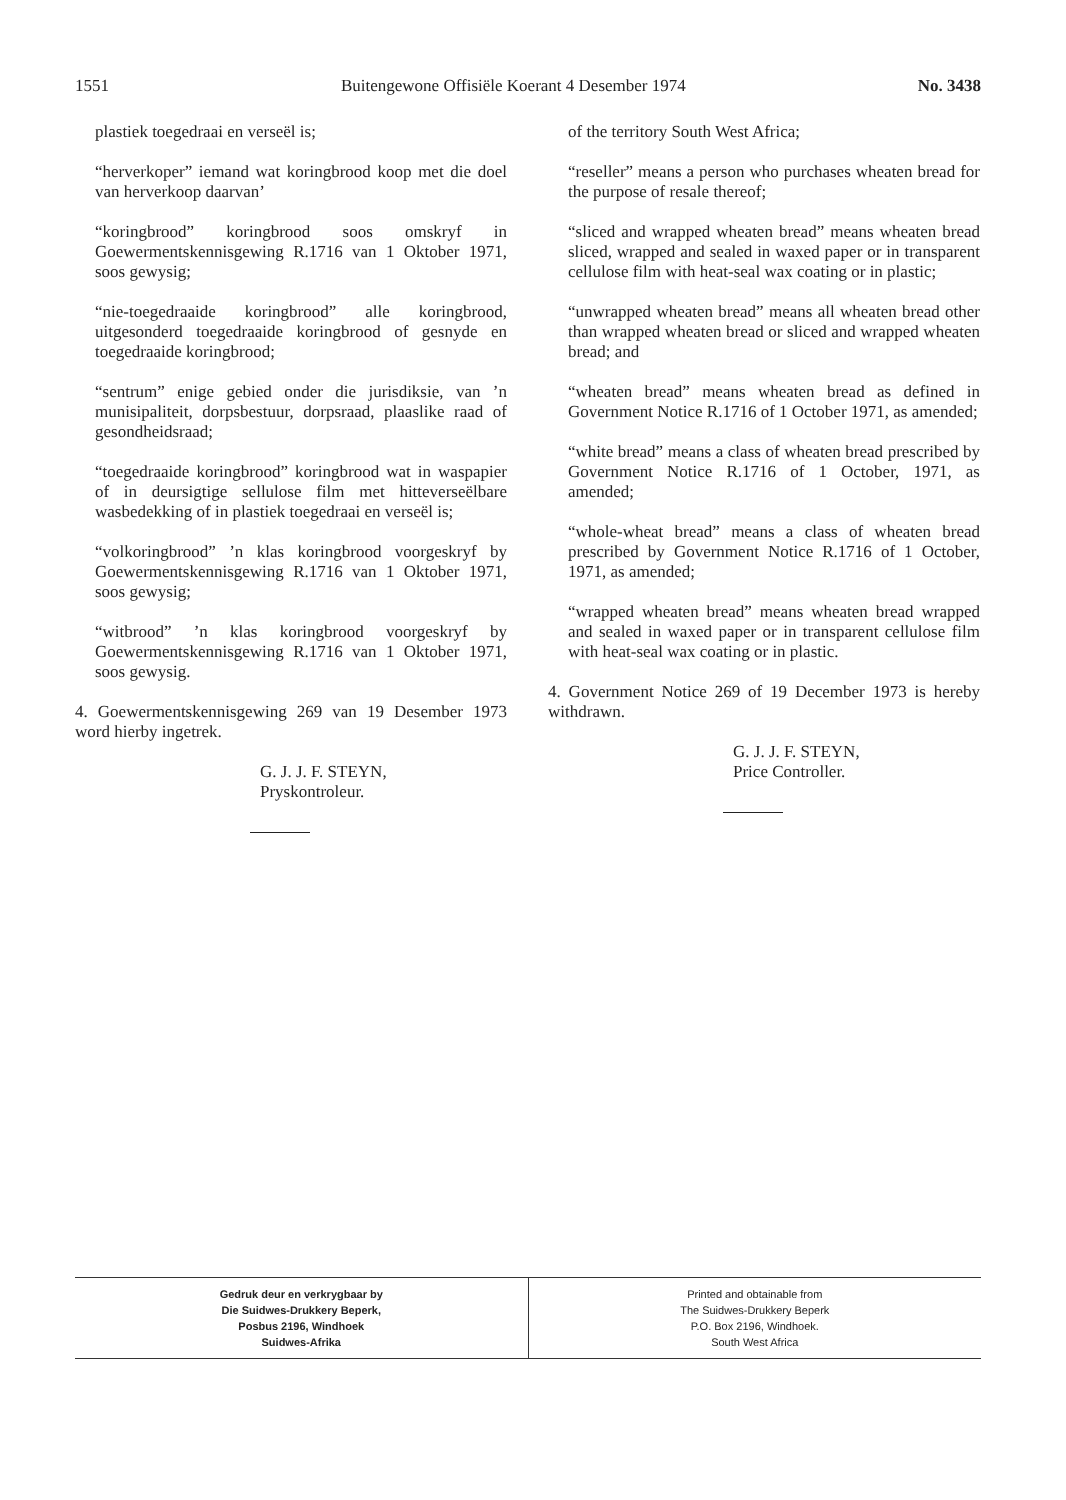1551 Buitengewone Offisiële Koerant 4 Desember 1974 No. 3438
plastiek toegedraai en verseël is;
“herverkoper” iemand wat koringbrood koop met die doel van herverkoop daarvan’
“koringbrood” koringbrood soos omskryf in Goewermentskennisgewing R.1716 van 1 Oktober 1971, soos gewysig;
“nie-toegedraaide koringbrood” alle koringbrood, uitgesonderd toegedraaide koringbrood of gesnyde en toegedraaide koringbrood;
“sentrum” enige gebied onder die jurisdiksie, van ’n munisipaliteit, dorpsbestuur, dorpsraad, plaaslike raad of gesondheidsraad;
“toegedraaide koringbrood” koringbrood wat in waspapier of in deursigtige sellulose film met hitteverseëlbare wasbedekking of in plastiek toegedraai en verseël is;
“volkoringbrood” ’n klas koringbrood voorgeskryf by Goewermentskennisgewing R.1716 van 1 Oktober 1971, soos gewysig;
“witbrood” ’n klas koringbrood voorgeskryf by Goewermentskennisgewing R.1716 van 1 Oktober 1971, soos gewysig.
4. Goewermentskennisgewing 269 van 19 Desember 1973 word hierby ingetrek.
G. J. J. F. STEYN,
Pryskontroleur.
of the territory South West Africa;
“reseller” means a person who purchases wheaten bread for the purpose of resale thereof;
“sliced and wrapped wheaten bread” means wheaten bread sliced, wrapped and sealed in waxed paper or in transparent cellulose film with heat-seal wax coating or in plastic;
“unwrapped wheaten bread” means all wheaten bread other than wrapped wheaten bread or sliced and wrapped wheaten bread; and
“wheaten bread” means wheaten bread as defined in Government Notice R.1716 of 1 October 1971, as amended;
“white bread” means a class of wheaten bread prescribed by Government Notice R.1716 of 1 October, 1971, as amended;
“whole-wheat bread” means a class of wheaten bread prescribed by Government Notice R.1716 of 1 October, 1971, as amended;
“wrapped wheaten bread” means wheaten bread wrapped and sealed in waxed paper or in transparent cellulose film with heat-seal wax coating or in plastic.
4. Government Notice 269 of 19 December 1973 is hereby withdrawn.
G. J. J. F. STEYN,
Price Controller.
Gedruk deur en verkrygbaar by
Die Suidwes-Drukkery Beperk,
Posbus 2196, Windhoek
Suidwes-Afrika
Printed and obtainable from
The Suidwes-Drukkery Beperk
P.O. Box 2196, Windhoek.
South West Africa